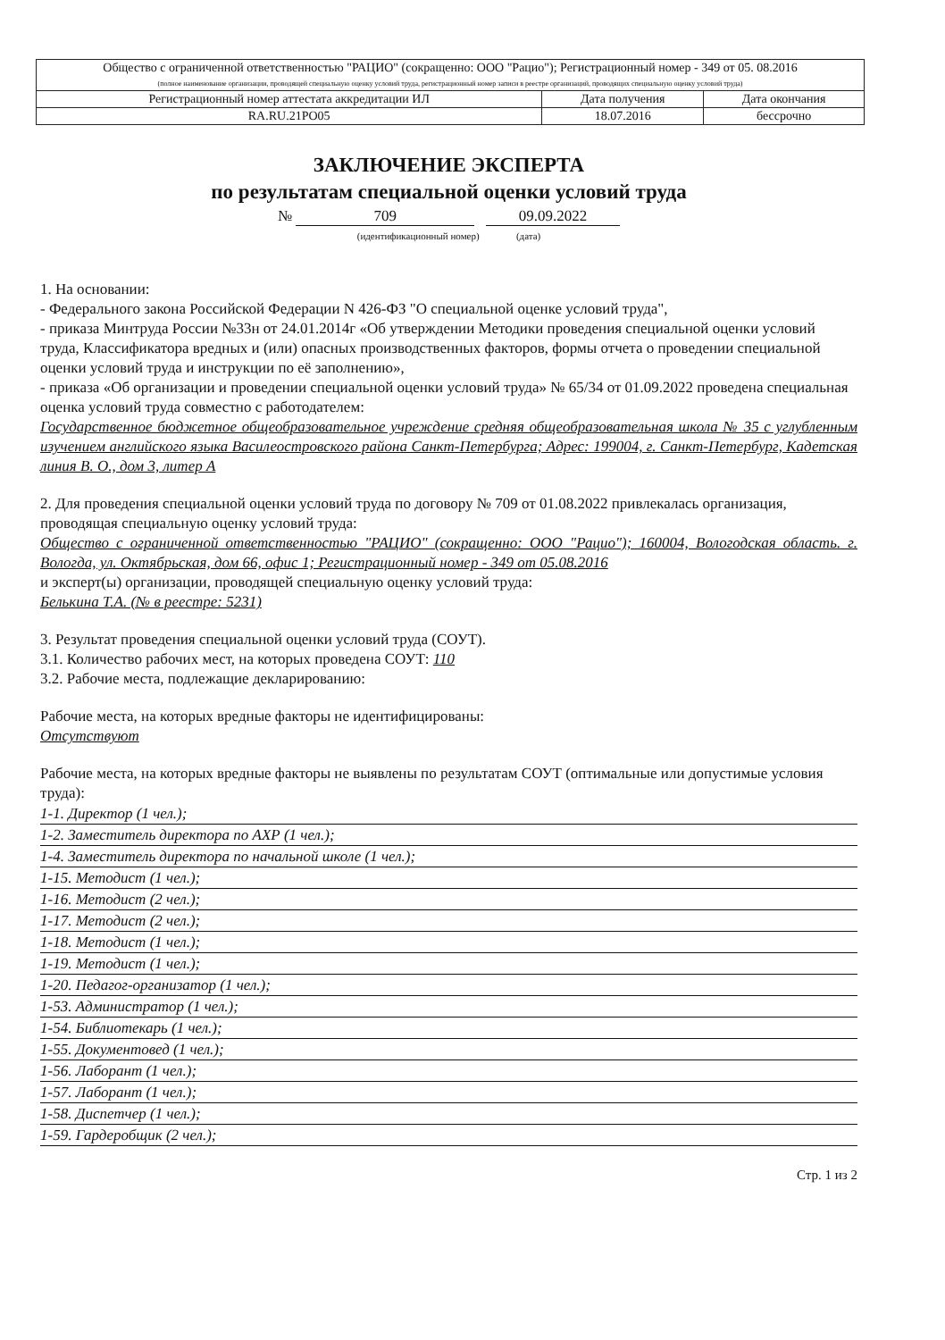| Общество с ограниченной ответственностью "РАЦИО" (сокращенно: ООО "Рацио"); Регистрационный номер - 349 от 05. 08.2016 (полное наименование организации, проводящей специальную оценку условий труда, регистрационный номер записи в реестре организаций, проводящих специальную оценку условий труда) | | |
| Регистрационный номер аттестата аккредитации ИЛ | Дата получения | Дата окончания |
| RA.RU.21PO05 | 18.07.2016 | бессрочно |
ЗАКЛЮЧЕНИЕ ЭКСПЕРТА
по результатам специальной оценки условий труда
№ 709 09.09.2022
(идентификационный номер) (дата)
1. На основании:
- Федерального закона Российской Федерации N 426-ФЗ "О специальной оценке условий труда",
- приказа Минтруда России №33н от 24.01.2014г «Об утверждении Методики проведения специальной оценки условий труда, Классификатора вредных и (или) опасных производственных факторов, формы отчета о проведении специальной оценки условий труда и инструкции по её заполнению»,
- приказа «Об организации и проведении специальной оценки условий труда» № 65/34 от 01.09.2022 проведена специальная оценка условий труда совместно с работодателем:
Государственное бюджетное общеобразовательное учреждение средняя общеобразовательная школа № 35 с углубленным изучением английского языка Василеостровского района Санкт-Петербурга; Адрес: 199004, г. Санкт-Петербург, Кадетская линия В. О., дом 3, литер А
2. Для проведения специальной оценки условий труда по договору № 709 от 01.08.2022 привлекалась организация, проводящая специальную оценку условий труда:
Общество с ограниченной ответственностью "РАЦИО" (сокращенно: ООО "Рацио"); 160004, Вологодская область. г. Вологда, ул. Октябрьская, дом 66, офис 1; Регистрационный номер - 349 от 05.08.2016
и эксперт(ы) организации, проводящей специальную оценку условий труда:
Белькина Т.А. (№ в реестре: 5231)
3. Результат проведения специальной оценки условий труда (СОУТ).
3.1. Количество рабочих мест, на которых проведена СОУТ: 110
3.2. Рабочие места, подлежащие декларированию:
Рабочие места, на которых вредные факторы не идентифицированы:
Отсутствуют
Рабочие места, на которых вредные факторы не выявлены по результатам СОУТ (оптимальные или допустимые условия труда):
1-1. Директор (1 чел.);
1-2. Заместитель директора по АХР (1 чел.);
1-4. Заместитель директора по начальной школе (1 чел.);
1-15. Методист (1 чел.);
1-16. Методист (2 чел.);
1-17. Методист (2 чел.);
1-18. Методист (1 чел.);
1-19. Методист (1 чел.);
1-20. Педагог-организатор (1 чел.);
1-53. Администратор (1 чел.);
1-54. Библиотекарь (1 чел.);
1-55. Документовед (1 чел.);
1-56. Лаборант (1 чел.);
1-57. Лаборант (1 чел.);
1-58. Диспетчер (1 чел.);
1-59. Гардеробщик (2 чел.);
Стр. 1 из 2